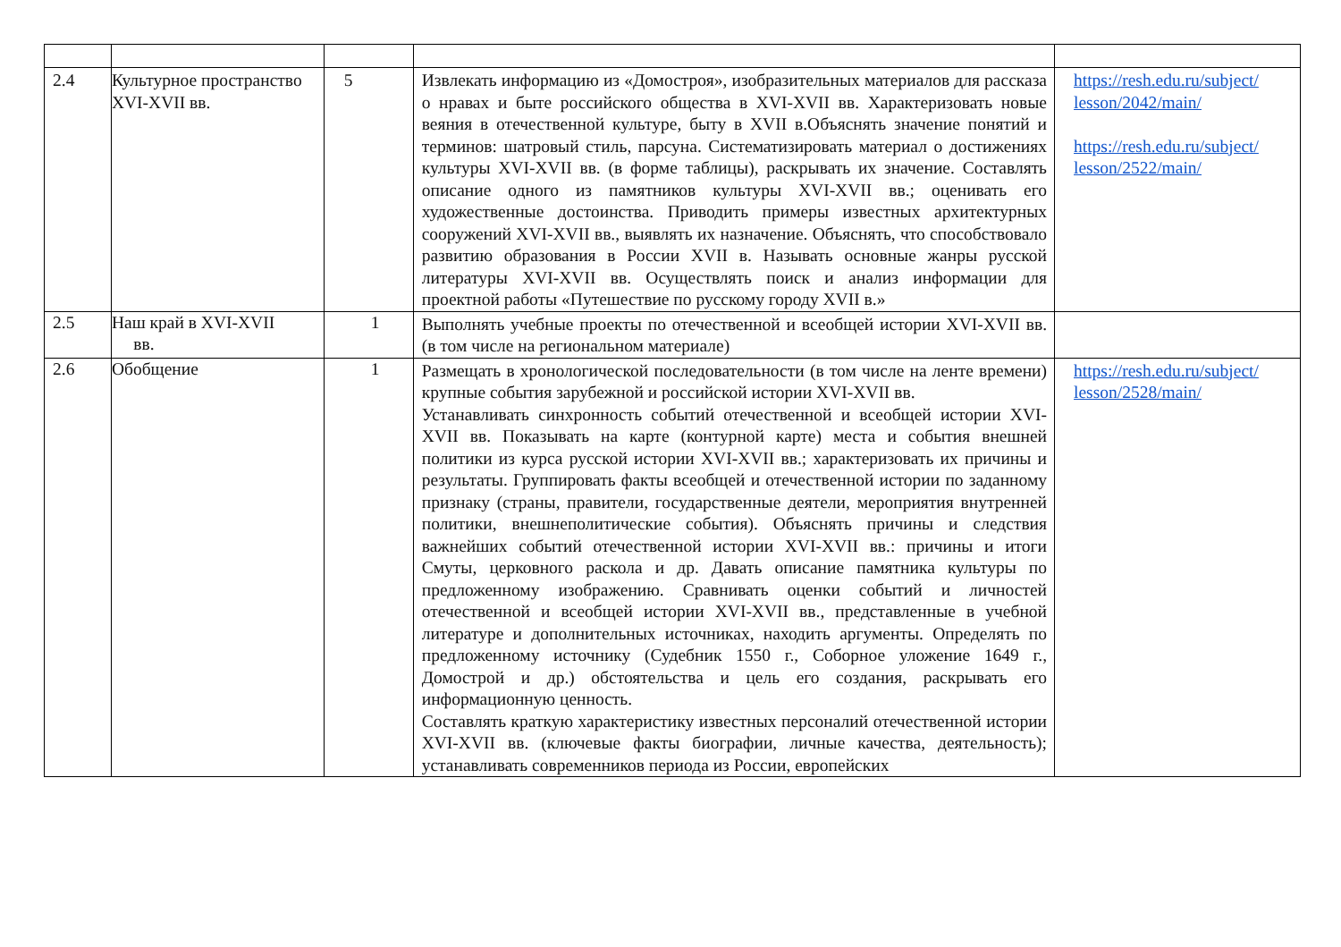| 2.4 | Культурное пространство XVI-XVII вв. | 5 | Извлекать информацию из «Домостроя», изобразительных материалов для рассказа о нравах и быте российского общества в XVI-XVII вв. Характеризовать новые веяния в отечественной культуре, быту в XVII в.Объяснять значение понятий и терминов: шатровый стиль, парсуна. Систематизировать материал о достижениях культуры XVI-XVII вв. (в форме таблицы), раскрывать их значение. Составлять описание одного из памятников культуры XVI-XVII вв.; оценивать его художественные достоинства. Приводить примеры известных архитектурных сооружений XVI-XVII вв., выявлять их назначение. Объяснять, что способствовало развитию образования в России XVII в. Называть основные жанры русской литературы XVI-XVII вв. Осуществлять поиск и анализ информации для проектной работы «Путешествие по русскому городу XVII в.» | https://resh.edu.ru/subject/ lesson/2042/main/ https://resh.edu.ru/subject/ lesson/2522/main/ |
| 2.5 | Наш край в XVI-XVII вв. | 1 | Выполнять учебные проекты по отечественной и всеобщей истории XVI-XVII вв. (в том числе на региональном материале) | |
| 2.6 | Обобщение | 1 | Размещать в хронологической последовательности (в том числе на ленте времени) крупные события зарубежной и российской истории XVI-XVII вв. Устанавливать синхронность событий отечественной и всеобщей истории XVI-XVII вв. Показывать на карте (контурной карте) места и события внешней политики из курса русской истории XVI-XVII вв.; характеризовать их причины и результаты. Группировать факты всеобщей и отечественной истории по заданному признаку (страны, правители, государственные деятели, мероприятия внутренней политики, внешнеполитические события). Объяснять причины и следствия важнейших событий отечественной истории XVI-XVII вв.: причины и итоги Смуты, церковного раскола и др. Давать описание памятника культуры по предложенному изображению. Сравнивать оценки событий и личностей отечественной и всеобщей истории XVI-XVII вв., представленные в учебной литературе и дополнительных источниках, находить аргументы. Определять по предложенному источнику (Судебник 1550 г., Соборное уложение 1649 г., Домострой и др.) обстоятельства и цель его создания, раскрывать его информационную ценность. Составлять краткую характеристику известных персоналий отечественной истории XVI-XVII вв. (ключевые факты биографии, личные качества, деятельность); устанавливать современников периода из России, европейских | https://resh.edu.ru/subject/ lesson/2528/main/ |